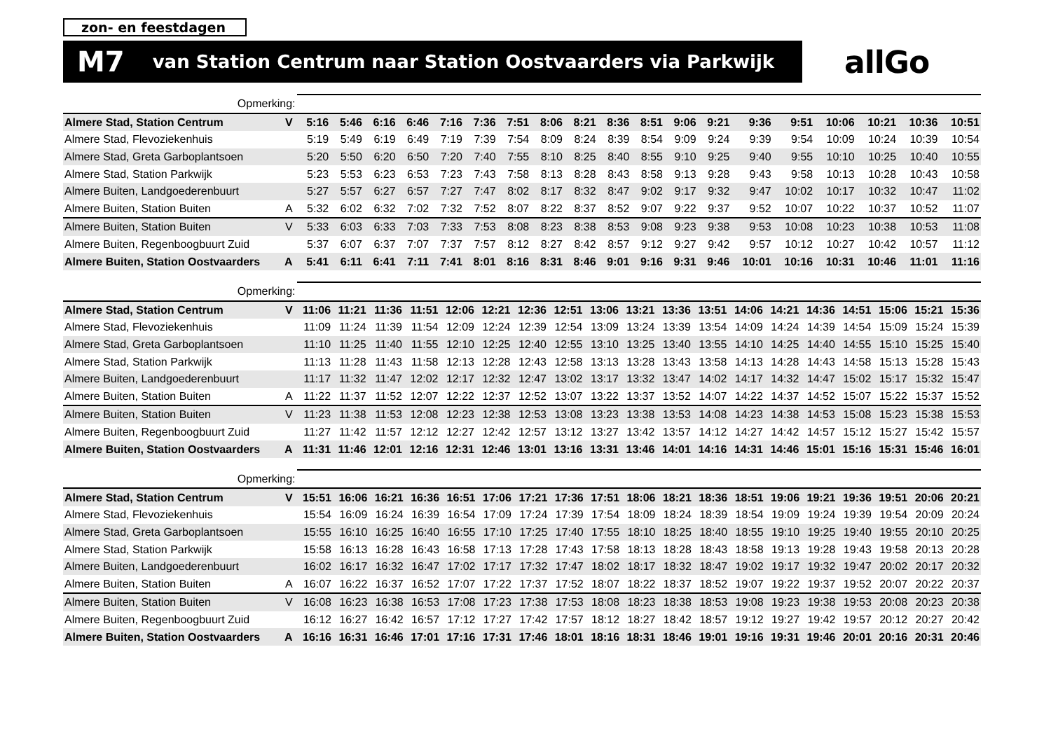zon- en feestdagen
M7 van Station Centrum naar Station Oostvaarders via Parkwijk
allGo
| Opmerking: | | | | | | | | | | | | | | | | | | | | |
| Almere Stad, Station Centrum | V | 5:16 | 5:46 | 6:16 | 6:46 | 7:16 | 7:36 | 7:51 | 8:06 | 8:21 | 8:36 | 8:51 | 9:06 | 9:21 | 9:36 | 9:51 | 10:06 | 10:21 | 10:36 | 10:51 |
| Almere Stad, Flevoziekenhuis | | 5:19 | 5:49 | 6:19 | 6:49 | 7:19 | 7:39 | 7:54 | 8:09 | 8:24 | 8:39 | 8:54 | 9:09 | 9:24 | 9:39 | 9:54 | 10:09 | 10:24 | 10:39 | 10:54 |
| Almere Stad, Greta Garboplantsoen | | 5:20 | 5:50 | 6:20 | 6:50 | 7:20 | 7:40 | 7:55 | 8:10 | 8:25 | 8:40 | 8:55 | 9:10 | 9:25 | 9:40 | 9:55 | 10:10 | 10:25 | 10:40 | 10:55 |
| Almere Stad, Station Parkwijk | | 5:23 | 5:53 | 6:23 | 6:53 | 7:23 | 7:43 | 7:58 | 8:13 | 8:28 | 8:43 | 8:58 | 9:13 | 9:28 | 9:43 | 9:58 | 10:13 | 10:28 | 10:43 | 10:58 |
| Almere Buiten, Landgoederenbuurt | | 5:27 | 5:57 | 6:27 | 6:57 | 7:27 | 7:47 | 8:02 | 8:17 | 8:32 | 8:47 | 9:02 | 9:17 | 9:32 | 9:47 | 10:02 | 10:17 | 10:32 | 10:47 | 11:02 |
| Almere Buiten, Station Buiten | A | 5:32 | 6:02 | 6:32 | 7:02 | 7:32 | 7:52 | 8:07 | 8:22 | 8:37 | 8:52 | 9:07 | 9:22 | 9:37 | 9:52 | 10:07 | 10:22 | 10:37 | 10:52 | 11:07 |
| Almere Buiten, Station Buiten | V | 5:33 | 6:03 | 6:33 | 7:03 | 7:33 | 7:53 | 8:08 | 8:23 | 8:38 | 8:53 | 9:08 | 9:23 | 9:38 | 9:53 | 10:08 | 10:23 | 10:38 | 10:53 | 11:08 |
| Almere Buiten, Regenboogbuurt Zuid | | 5:37 | 6:07 | 6:37 | 7:07 | 7:37 | 7:57 | 8:12 | 8:27 | 8:42 | 8:57 | 9:12 | 9:27 | 9:42 | 9:57 | 10:12 | 10:27 | 10:42 | 10:57 | 11:12 |
| Almere Buiten, Station Oostvaarders | A | 5:41 | 6:11 | 6:41 | 7:11 | 7:41 | 8:01 | 8:16 | 8:31 | 8:46 | 9:01 | 9:16 | 9:31 | 9:46 | 10:01 | 10:16 | 10:31 | 10:46 | 11:01 | 11:16 |
| Opmerking: | | | | | | | | | | | | | | | | | | | | |
| Almere Stad, Station Centrum | V | 11:06 | 11:21 | 11:36 | 11:51 | 12:06 | 12:21 | 12:36 | 12:51 | 13:06 | 13:21 | 13:36 | 13:51 | 14:06 | 14:21 | 14:36 | 14:51 | 15:06 | 15:21 | 15:36 |
| Almere Stad, Flevoziekenhuis | | 11:09 | 11:24 | 11:39 | 11:54 | 12:09 | 12:24 | 12:39 | 12:54 | 13:09 | 13:24 | 13:39 | 13:54 | 14:09 | 14:24 | 14:39 | 14:54 | 15:09 | 15:24 | 15:39 |
| Almere Stad, Greta Garboplantsoen | | 11:10 | 11:25 | 11:40 | 11:55 | 12:10 | 12:25 | 12:40 | 12:55 | 13:10 | 13:25 | 13:40 | 13:55 | 14:10 | 14:25 | 14:40 | 14:55 | 15:10 | 15:25 | 15:40 |
| Almere Stad, Station Parkwijk | | 11:13 | 11:28 | 11:43 | 11:58 | 12:13 | 12:28 | 12:43 | 12:58 | 13:13 | 13:28 | 13:43 | 13:58 | 14:13 | 14:28 | 14:43 | 14:58 | 15:13 | 15:28 | 15:43 |
| Almere Buiten, Landgoederenbuurt | | 11:17 | 11:32 | 11:47 | 12:02 | 12:17 | 12:32 | 12:47 | 13:02 | 13:17 | 13:32 | 13:47 | 14:02 | 14:17 | 14:32 | 14:47 | 15:02 | 15:17 | 15:32 | 15:47 |
| Almere Buiten, Station Buiten | A | 11:22 | 11:37 | 11:52 | 12:07 | 12:22 | 12:37 | 12:52 | 13:07 | 13:22 | 13:37 | 13:52 | 14:07 | 14:22 | 14:37 | 14:52 | 15:07 | 15:22 | 15:37 | 15:52 |
| Almere Buiten, Station Buiten | V | 11:23 | 11:38 | 11:53 | 12:08 | 12:23 | 12:38 | 12:53 | 13:08 | 13:23 | 13:38 | 13:53 | 14:08 | 14:23 | 14:38 | 14:53 | 15:08 | 15:23 | 15:38 | 15:53 |
| Almere Buiten, Regenboogbuurt Zuid | | 11:27 | 11:42 | 11:57 | 12:12 | 12:27 | 12:42 | 12:57 | 13:12 | 13:27 | 13:42 | 13:57 | 14:12 | 14:27 | 14:42 | 14:57 | 15:12 | 15:27 | 15:42 | 15:57 |
| Almere Buiten, Station Oostvaarders | A | 11:31 | 11:46 | 12:01 | 12:16 | 12:31 | 12:46 | 13:01 | 13:16 | 13:31 | 13:46 | 14:01 | 14:16 | 14:31 | 14:46 | 15:01 | 15:16 | 15:31 | 15:46 | 16:01 |
| Opmerking: | | | | | | | | | | | | | | | | | | | | |
| Almere Stad, Station Centrum | V | 15:51 | 16:06 | 16:21 | 16:36 | 16:51 | 17:06 | 17:21 | 17:36 | 17:51 | 18:06 | 18:21 | 18:36 | 18:51 | 19:06 | 19:21 | 19:36 | 19:51 | 20:06 | 20:21 |
| Almere Stad, Flevoziekenhuis | | 15:54 | 16:09 | 16:24 | 16:39 | 16:54 | 17:09 | 17:24 | 17:39 | 17:54 | 18:09 | 18:24 | 18:39 | 18:54 | 19:09 | 19:24 | 19:39 | 19:54 | 20:09 | 20:24 |
| Almere Stad, Greta Garboplantsoen | | 15:55 | 16:10 | 16:25 | 16:40 | 16:55 | 17:10 | 17:25 | 17:40 | 17:55 | 18:10 | 18:25 | 18:40 | 18:55 | 19:10 | 19:25 | 19:40 | 19:55 | 20:10 | 20:25 |
| Almere Stad, Station Parkwijk | | 15:58 | 16:13 | 16:28 | 16:43 | 16:58 | 17:13 | 17:28 | 17:43 | 17:58 | 18:13 | 18:28 | 18:43 | 18:58 | 19:13 | 19:28 | 19:43 | 19:58 | 20:13 | 20:28 |
| Almere Buiten, Landgoederenbuurt | | 16:02 | 16:17 | 16:32 | 16:47 | 17:02 | 17:17 | 17:32 | 17:47 | 18:02 | 18:17 | 18:32 | 18:47 | 19:02 | 19:17 | 19:32 | 19:47 | 20:02 | 20:17 | 20:32 |
| Almere Buiten, Station Buiten | A | 16:07 | 16:22 | 16:37 | 16:52 | 17:07 | 17:22 | 17:37 | 17:52 | 18:07 | 18:22 | 18:37 | 18:52 | 19:07 | 19:22 | 19:37 | 19:52 | 20:07 | 20:22 | 20:37 |
| Almere Buiten, Station Buiten | V | 16:08 | 16:23 | 16:38 | 16:53 | 17:08 | 17:23 | 17:38 | 17:53 | 18:08 | 18:23 | 18:38 | 18:53 | 19:08 | 19:23 | 19:38 | 19:53 | 20:08 | 20:23 | 20:38 |
| Almere Buiten, Regenboogbuurt Zuid | | 16:12 | 16:27 | 16:42 | 16:57 | 17:12 | 17:27 | 17:42 | 17:57 | 18:12 | 18:27 | 18:42 | 18:57 | 19:12 | 19:27 | 19:42 | 19:57 | 20:12 | 20:27 | 20:42 |
| Almere Buiten, Station Oostvaarders | A | 16:16 | 16:31 | 16:46 | 17:01 | 17:16 | 17:31 | 17:46 | 18:01 | 18:16 | 18:31 | 18:46 | 19:01 | 19:16 | 19:31 | 19:46 | 20:01 | 20:16 | 20:31 | 20:46 |